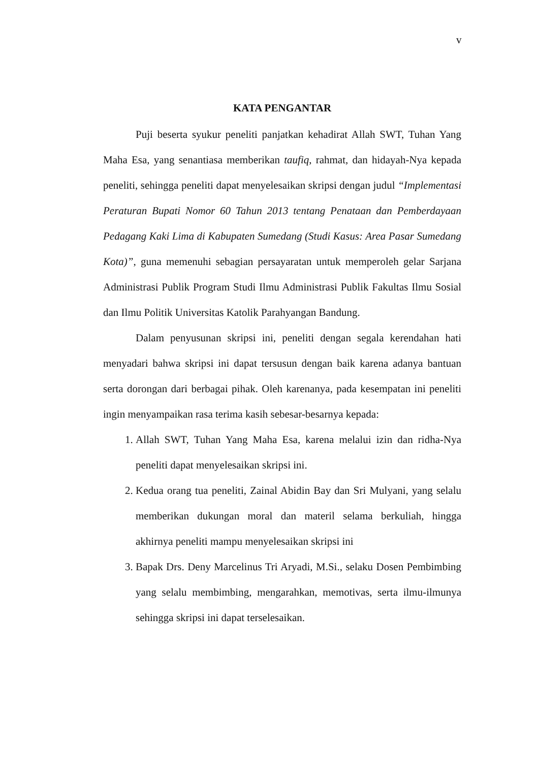v
KATA PENGANTAR
Puji beserta syukur peneliti panjatkan kehadirat Allah SWT, Tuhan Yang Maha Esa, yang senantiasa memberikan taufiq, rahmat, dan hidayah-Nya kepada peneliti, sehingga peneliti dapat menyelesaikan skripsi dengan judul “Implementasi Peraturan Bupati Nomor 60 Tahun 2013 tentang Penataan dan Pemberdayaan Pedagang Kaki Lima di Kabupaten Sumedang (Studi Kasus: Area Pasar Sumedang Kota)”, guna memenuhi sebagian persayaratan untuk memperoleh gelar Sarjana Administrasi Publik Program Studi Ilmu Administrasi Publik Fakultas Ilmu Sosial dan Ilmu Politik Universitas Katolik Parahyangan Bandung.
Dalam penyusunan skripsi ini, peneliti dengan segala kerendahan hati menyadari bahwa skripsi ini dapat tersusun dengan baik karena adanya bantuan serta dorongan dari berbagai pihak. Oleh karenanya, pada kesempatan ini peneliti ingin menyampaikan rasa terima kasih sebesar-besarnya kepada:
1. Allah SWT, Tuhan Yang Maha Esa, karena melalui izin dan ridha-Nya peneliti dapat menyelesaikan skripsi ini.
2. Kedua orang tua peneliti, Zainal Abidin Bay dan Sri Mulyani, yang selalu memberikan dukungan moral dan materil selama berkuliah, hingga akhirnya peneliti mampu menyelesaikan skripsi ini
3. Bapak Drs. Deny Marcelinus Tri Aryadi, M.Si., selaku Dosen Pembimbing yang selalu membimbing, mengarahkan, memotivas, serta ilmu-ilmunya sehingga skripsi ini dapat terselesaikan.